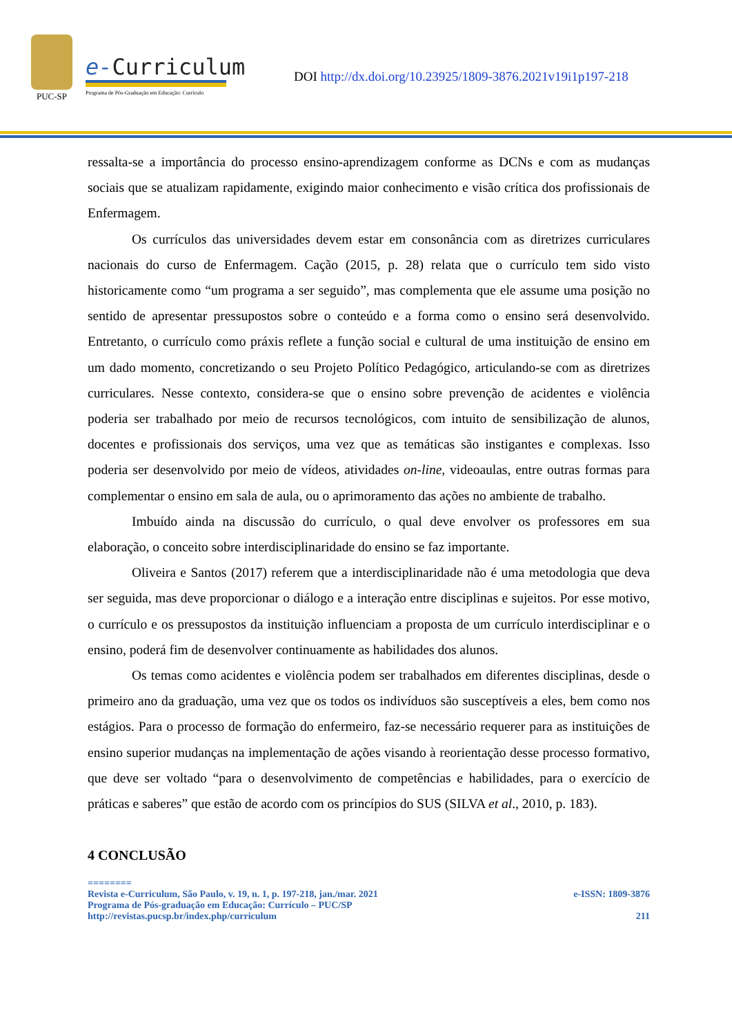PUC-SP
e-Curriculum
Programa de Pós-Graduação em Educação: Currículo
DOI http://dx.doi.org/10.23925/1809-3876.2021v19i1p197-218
ressalta-se a importância do processo ensino-aprendizagem conforme as DCNs e com as mudanças sociais que se atualizam rapidamente, exigindo maior conhecimento e visão crítica dos profissionais de Enfermagem.
Os currículos das universidades devem estar em consonância com as diretrizes curriculares nacionais do curso de Enfermagem. Cação (2015, p. 28) relata que o currículo tem sido visto historicamente como “um programa a ser seguido”, mas complementa que ele assume uma posição no sentido de apresentar pressupostos sobre o conteúdo e a forma como o ensino será desenvolvido. Entretanto, o currículo como práxis reflete a função social e cultural de uma instituição de ensino em um dado momento, concretizando o seu Projeto Político Pedagógico, articulando-se com as diretrizes curriculares. Nesse contexto, considera-se que o ensino sobre prevenção de acidentes e violência poderia ser trabalhado por meio de recursos tecnológicos, com intuito de sensibilização de alunos, docentes e profissionais dos serviços, uma vez que as temáticas são instigantes e complexas. Isso poderia ser desenvolvido por meio de vídeos, atividades on-line, videoaulas, entre outras formas para complementar o ensino em sala de aula, ou o aprimoramento das ações no ambiente de trabalho.
Imbuído ainda na discussão do currículo, o qual deve envolver os professores em sua elaboração, o conceito sobre interdisciplinaridade do ensino se faz importante.
Oliveira e Santos (2017) referem que a interdisciplinaridade não é uma metodologia que deva ser seguida, mas deve proporcionar o diálogo e a interação entre disciplinas e sujeitos. Por esse motivo, o currículo e os pressupostos da instituição influenciam a proposta de um currículo interdisciplinar e o ensino, poderá fim de desenvolver continuamente as habilidades dos alunos.
Os temas como acidentes e violência podem ser trabalhados em diferentes disciplinas, desde o primeiro ano da graduação, uma vez que os todos os indivíduos são susceptíveis a eles, bem como nos estágios. Para o processo de formação do enfermeiro, faz-se necessário requerer para as instituições de ensino superior mudanças na implementação de ações visando à reorientação desse processo formativo, que deve ser voltado “para o desenvolvimento de competências e habilidades, para o exercício de práticas e saberes” que estão de acordo com os princípios do SUS (SILVA et al., 2010, p. 183).
4 CONCLUSÃO
========
Revista e-Curriculum, São Paulo, v. 19, n. 1, p. 197-218, jan./mar. 2021 e-ISSN: 1809-3876
Programa de Pós-graduação em Educação: Currículo – PUC/SP
http://revistas.pucsp.br/index.php/curriculum 211